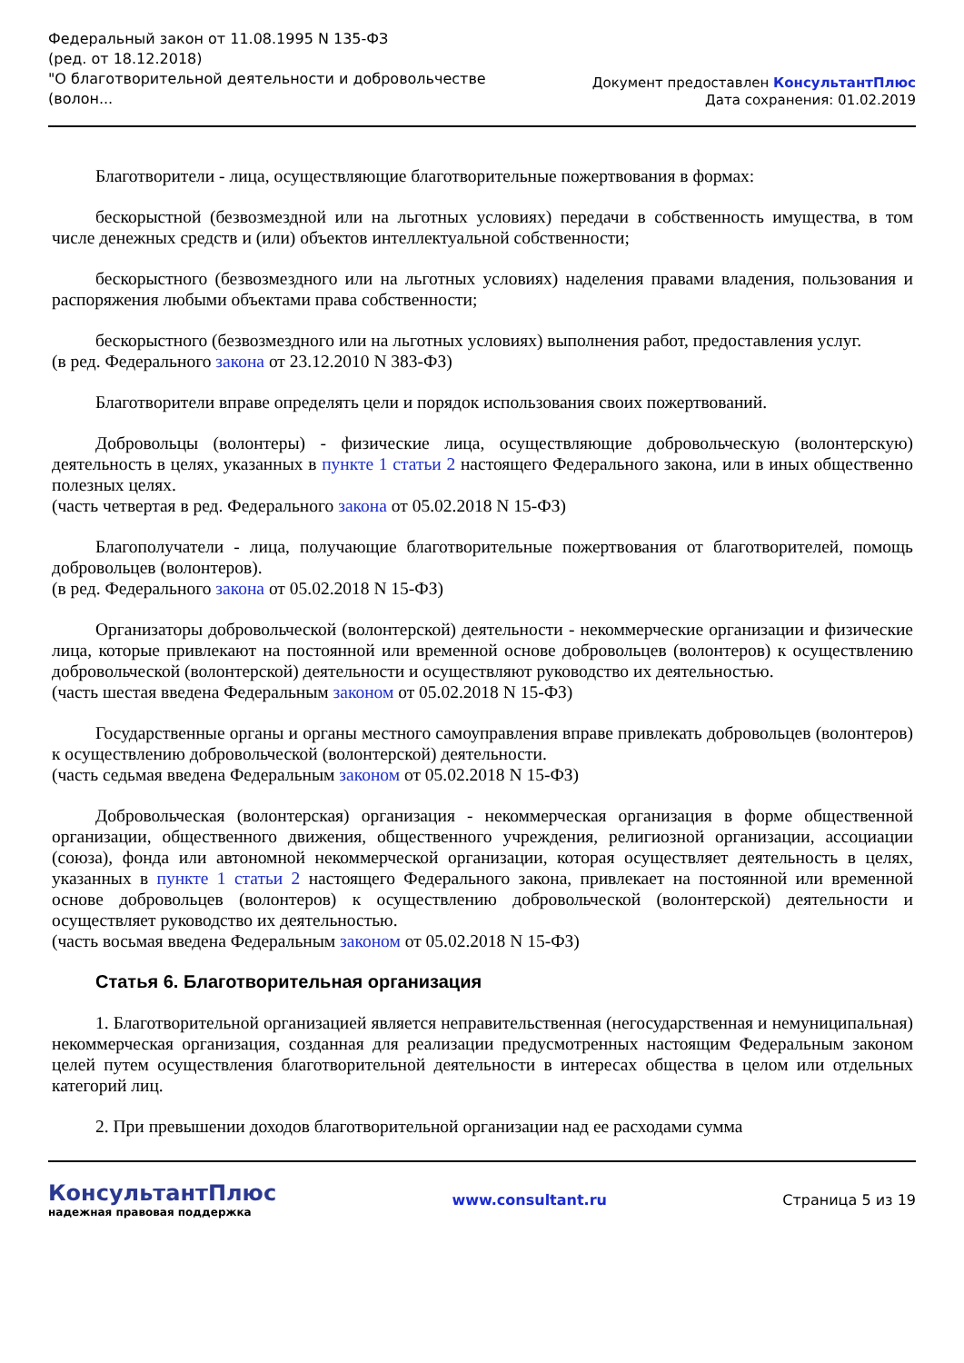Федеральный закон от 11.08.1995 N 135-ФЗ
(ред. от 18.12.2018)
"О благотворительной деятельности и добровольчестве
(волон...
Документ предоставлен КонсультантПлюс
Дата сохранения: 01.02.2019
Благотворители - лица, осуществляющие благотворительные пожертвования в формах:
бескорыстной (безвозмездной или на льготных условиях) передачи в собственность имущества, в том числе денежных средств и (или) объектов интеллектуальной собственности;
бескорыстного (безвозмездного или на льготных условиях) наделения правами владения, пользования и распоряжения любыми объектами права собственности;
бескорыстного (безвозмездного или на льготных условиях) выполнения работ, предоставления услуг.
(в ред. Федерального закона от 23.12.2010 N 383-ФЗ)
Благотворители вправе определять цели и порядок использования своих пожертвований.
Добровольцы (волонтеры) - физические лица, осуществляющие добровольческую (волонтерскую) деятельность в целях, указанных в пункте 1 статьи 2 настоящего Федерального закона, или в иных общественно полезных целях.
(часть четвертая в ред. Федерального закона от 05.02.2018 N 15-ФЗ)
Благополучатели - лица, получающие благотворительные пожертвования от благотворителей, помощь добровольцев (волонтеров).
(в ред. Федерального закона от 05.02.2018 N 15-ФЗ)
Организаторы добровольческой (волонтерской) деятельности - некоммерческие организации и физические лица, которые привлекают на постоянной или временной основе добровольцев (волонтеров) к осуществлению добровольческой (волонтерской) деятельности и осуществляют руководство их деятельностью.
(часть шестая введена Федеральным законом от 05.02.2018 N 15-ФЗ)
Государственные органы и органы местного самоуправления вправе привлекать добровольцев (волонтеров) к осуществлению добровольческой (волонтерской) деятельности.
(часть седьмая введена Федеральным законом от 05.02.2018 N 15-ФЗ)
Добровольческая (волонтерская) организация - некоммерческая организация в форме общественной организации, общественного движения, общественного учреждения, религиозной организации, ассоциации (союза), фонда или автономной некоммерческой организации, которая осуществляет деятельность в целях, указанных в пункте 1 статьи 2 настоящего Федерального закона, привлекает на постоянной или временной основе добровольцев (волонтеров) к осуществлению добровольческой (волонтерской) деятельности и осуществляет руководство их деятельностью.
(часть восьмая введена Федеральным законом от 05.02.2018 N 15-ФЗ)
Статья 6. Благотворительная организация
1. Благотворительной организацией является неправительственная (негосударственная и немуниципальная) некоммерческая организация, созданная для реализации предусмотренных настоящим Федеральным законом целей путем осуществления благотворительной деятельности в интересах общества в целом или отдельных категорий лиц.
2. При превышении доходов благотворительной организации над ее расходами сумма
КонсультантПлюс
надежная правовая поддержка
www.consultant.ru Страница 5 из 19